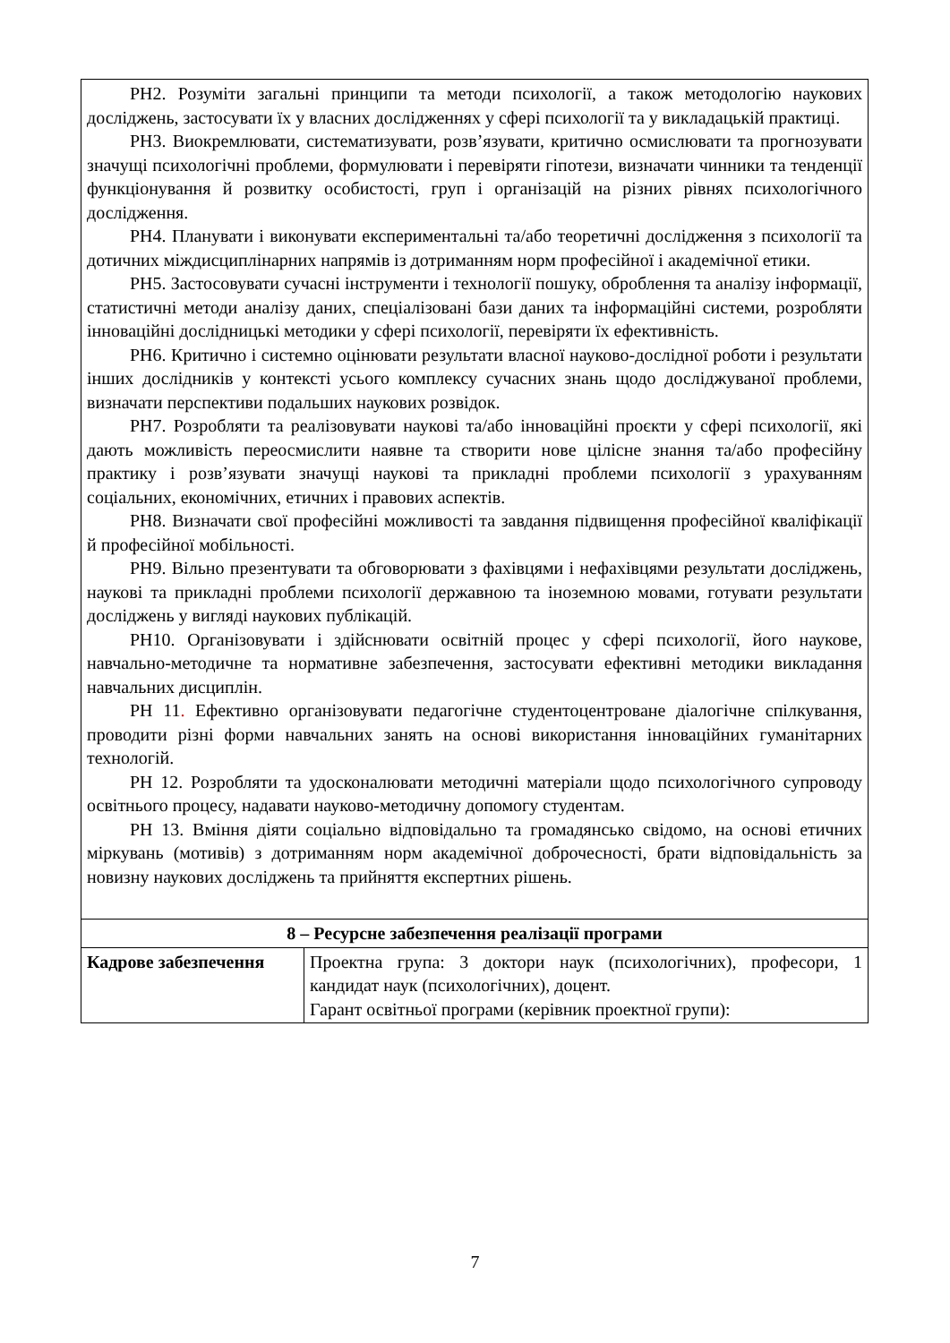| РН2. Розуміти загальні принципи та методи психології, а також методологію наукових досліджень, застосувати їх у власних дослідженнях у сфері психології та у викладацькій практиці. РН3. Виокремлювати, систематизувати, розв’язувати, критично осмислювати та прогнозувати значущі психологічні проблеми, формулювати і перевіряти гіпотези, визначати чинники та тенденції функціонування й розвитку особистості, груп і організацій на різних рівнях психологічного дослідження. РН4. Планувати і виконувати експериментальні та/або теоретичні дослідження з психології та дотичних міждисциплінарних напрямів із дотриманням норм професійної і академічної етики. РН5. Застосовувати сучасні інструменти і технології пошуку, оброблення та аналізу інформації, статистичні методи аналізу даних, спеціалізовані бази даних та інформаційні системи, розробляти інноваційні дослідницькі методики у сфері психології, перевіряти їх ефективність. РН6. Критично і системно оцінювати результати власної науково-дослідної роботи і результати інших дослідників у контексті усього комплексу сучасних знань щодо досліджуваної проблеми, визначати перспективи подальших наукових розвідок. РН7. Розробляти та реалізовувати наукові та/або інноваційні проєкти у сфері психології, які дають можливість переосмислити наявне та створити нове цілісне знання та/або професійну практику і розв’язувати значущі наукові та прикладні проблеми психології з урахуванням соціальних, економічних, етичних і правових аспектів. РН8. Визначати свої професійні можливості та завдання підвищення професійної кваліфікації й професійної мобільності. РН9. Вільно презентувати та обговорювати з фахівцями і нефахівцями результати досліджень, наукові та прикладні проблеми психології державною та іноземною мовами, готувати результати досліджень у вигляді наукових публікацій. РН10. Організовувати і здійснювати освітній процес у сфері психології, його наукове, навчально-методичне та нормативне забезпечення, застосувати ефективні методики викладання навчальних дисциплін. РН 11 . Ефективно організовувати педагогічне студентоцентроване діалогічне спілкування, проводити різні форми навчальних занять на основі використання інноваційних гуманітарних технологій. РН 12. Розробляти та удосконалювати методичні матеріали щодо психологічного супроводу освітнього процесу, надавати науково-методичну допомогу студентам. РН 13. Вміння діяти соціально відповідально та громадянсько свідомо, на основі етичних міркувань (мотивів) з дотриманням норм академічної доброчесності, брати відповідальність за новизну наукових досліджень та прийняття експертних рішень. | |
| 8 – Ресурсне забезпечення реалізації програми | |
| Кадрове забезпечення | Проектна група: 3 доктори наук (психологічних), професори, 1 кандидат наук (психологічних), доцент. Гарант освітньої програми (керівник проектної групи): |
7